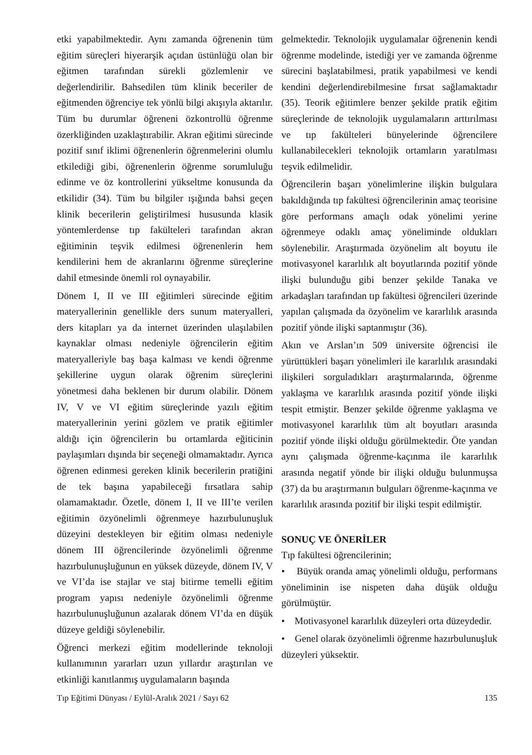etki yapabilmektedir. Aynı zamanda öğrenenin tüm eğitim süreçleri hiyerarşik açıdan üstünlüğü olan bir eğitmen tarafından sürekli gözlemlenir ve değerlendirilir. Bahsedilen tüm klinik beceriler de eğitmenden öğrenciye tek yönlü bilgi akışıyla aktarılır. Tüm bu durumlar öğreneni özkontrollü öğrenme özerkliğinden uzaklaştırabilir. Akran eğitimi sürecinde pozitif sınıf iklimi öğrenenlerin öğrenmelerini olumlu etkilediği gibi, öğrenenlerin öğrenme sorumluluğu edinme ve öz kontrollerini yükseltme konusunda da etkilidir (34). Tüm bu bilgiler ışığında bahsi geçen klinik becerilerin geliştirilmesi hususunda klasik yöntemlerdense tıp fakülteleri tarafından akran eğitiminin teşvik edilmesi öğrenenlerin hem kendilerini hem de akranlarını öğrenme süreçlerine dahil etmesinde önemli rol oynayabilir.
Dönem I, II ve III eğitimleri sürecinde eğitim materyallerinin genellikle ders sunum materyalleri, ders kitapları ya da internet üzerinden ulaşılabilen kaynaklar olması nedeniyle öğrencilerin eğitim materyalleriyle baş başa kalması ve kendi öğrenme şekillerine uygun olarak öğrenim süreçlerini yönetmesi daha beklenen bir durum olabilir. Dönem IV, V ve VI eğitim süreçlerinde yazılı eğitim materyallerinin yerini gözlem ve pratik eğitimler aldığı için öğrencilerin bu ortamlarda eğiticinin paylaşımları dışında bir seçeneği olmamaktadır. Ayrıca öğrenen edinmesi gereken klinik becerilerin pratiğini de tek başına yapabileceği fırsatlara sahip olamamaktadır. Özetle, dönem I, II ve III’te verilen eğitimin özyönelimli öğrenmeye hazırbulunuşluk düzeyini destekleyen bir eğitim olması nedeniyle dönem III öğrencilerinde özyönelimli öğrenme hazırbulunuşluğunun en yüksek düzeyde, dönem IV, V ve VI’da ise stajlar ve staj bitirme temelli eğitim program yapısı nedeniyle özyönelimli öğrenme hazırbulunuşluğunun azalarak dönem VI’da en düşük düzeye geldiği söylenebilir.
Öğrenci merkezi eğitim modellerinde teknoloji kullanımının yararları uzun yıllardır araştırılan ve etkinliği kanıtlanmış uygulamaların başında
gelmektedir. Teknolojik uygulamalar öğrenenin kendi öğrenme modelinde, istediği yer ve zamanda öğrenme sürecini başlatabilmesi, pratik yapabilmesi ve kendi kendini değerlendirebilmesine fırsat sağlamaktadır (35). Teorik eğitimlere benzer şekilde pratik eğitim süreçlerinde de teknolojik uygulamaların arttırılması ve tıp fakülteleri bünyelerinde öğrencilere kullanabilecekleri teknolojik ortamların yaratılması teşvik edilmelidir.
Öğrencilerin başarı yönelimlerine ilişkin bulgulara bakıldığında tıp fakültesi öğrencilerinin amaç teorisine göre performans amaçlı odak yönelimi yerine öğrenmeye odaklı amaç yöneliminde oldukları söylenebilir. Araştırmada özyönelim alt boyutu ile motivasyonel kararlılık alt boyutlarında pozitif yönde ilişki bulunduğu gibi benzer şekilde Tanaka ve arkadaşları tarafından tıp fakültesi öğrencileri üzerinde yapılan çalışmada da özyönelim ve kararlılık arasında pozitif yönde ilişki saptanmıştır (36).
Akın ve Arslan’ın 509 üniversite öğrencisi ile yürüttükleri başarı yönelimleri ile kararlılık arasındaki ilişkileri sorguladıkları araştırmalarında, öğrenme yaklaşma ve kararlılık arasında pozitif yönde ilişki tespit etmiştir. Benzer şekilde öğrenme yaklaşma ve motivasyonel kararlılık tüm alt boyutları arasında pozitif yönde ilişki olduğu görülmektedir. Öte yandan aynı çalışmada öğrenme-kaçınma ile kararlılık arasında negatif yönde bir ilişki olduğu bulunmuşsa (37) da bu araştırmanın bulguları öğrenme-kaçınma ve kararlılık arasında pozitif bir ilişki tespit edilmiştir.
SONUÇ VE ÖNERİLER
Tıp fakültesi öğrencilerinin;
• Büyük oranda amaç yönelimli olduğu, performans yöneliminin ise nispeten daha düşük olduğu görülmüştür.
• Motivasyonel kararlılık düzeyleri orta düzeydedir.
• Genel olarak özyönelimli öğrenme hazırbulunuşluk düzeyleri yüksektir.
Tıp Eğitimi Dünyası / Eylül-Aralık 2021 / Sayı 62 135